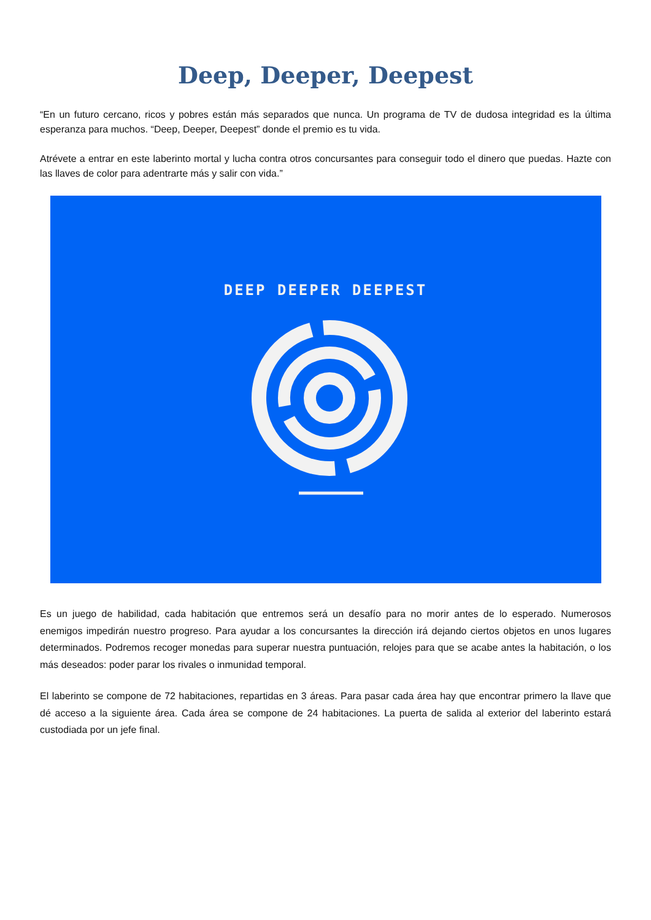Deep, Deeper, Deepest
“En un futuro cercano, ricos y pobres están más separados que nunca. Un programa de TV de dudosa integridad es la última esperanza para muchos. “Deep, Deeper, Deepest” donde el premio es tu vida.
Atrévete a entrar en este laberinto mortal y lucha contra otros concursantes para conseguir todo el dinero que puedas. Hazte con las llaves de color para adentrarte más y salir con vida.”
DEEP DEEPER DEEPEST
Es un juego de habilidad, cada habitación que entremos será un desafío para no morir antes de lo esperado. Numerosos enemigos impedirán nuestro progreso. Para ayudar a los concursantes la dirección irá dejando ciertos objetos en unos lugares determinados. Podremos recoger monedas para superar nuestra puntuación, relojes para que se acabe antes la habitación, o los más deseados: poder parar los rivales o inmunidad temporal.
El laberinto se compone de 72 habitaciones, repartidas en 3 áreas. Para pasar cada área hay que encontrar primero la llave que dé acceso a la siguiente área. Cada área se compone de 24 habitaciones. La puerta de salida al exterior del laberinto estará custodiada por un jefe final.